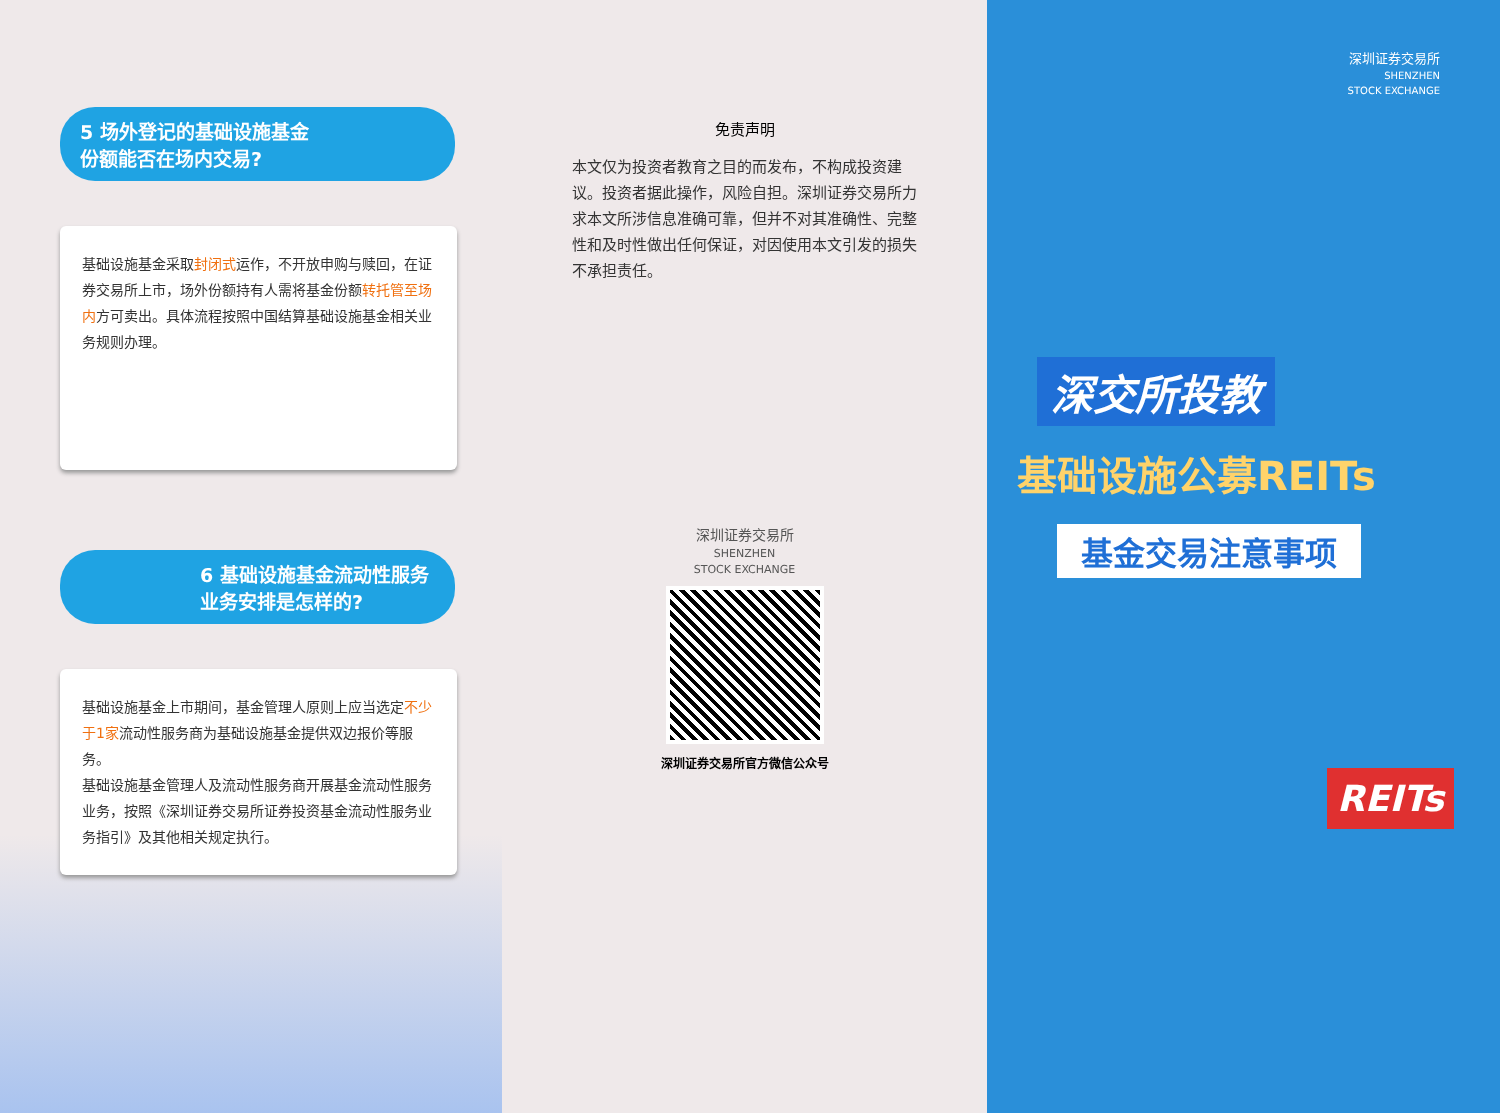5 场外登记的基础设施基金
份额能否在场内交易?
基础设施基金采取封闭式运作，不开放申购与赎回，在证券交易所上市，场外份额持有人需将基金份额转托管至场内方可卖出。具体流程按照中国结算基础设施基金相关业务规则办理。
6 基础设施基金流动性服务业务安排是怎样的?
基础设施基金上市期间，基金管理人原则上应当选定不少于1家流动性服务商为基础设施基金提供双边报价等服务。
基础设施基金管理人及流动性服务商开展基金流动性服务业务，按照《深圳证券交易所证券投资基金流动性服务业务指引》及其他相关规定执行。
免责声明
本文仅为投资者教育之目的而发布，不构成投资建议。投资者据此操作，风险自担。深圳证券交易所力求本文所涉信息准确可靠，但并不对其准确性、完整性和及时性做出任何保证，对因使用本文引发的损失不承担责任。
深圳证券交易所
SHENZHEN
STOCK EXCHANGE
深圳证券交易所官方微信公众号
深圳证券交易所
SHENZHEN
STOCK EXCHANGE
深交所投教
基础设施公募REITs
基金交易注意事项
REITs